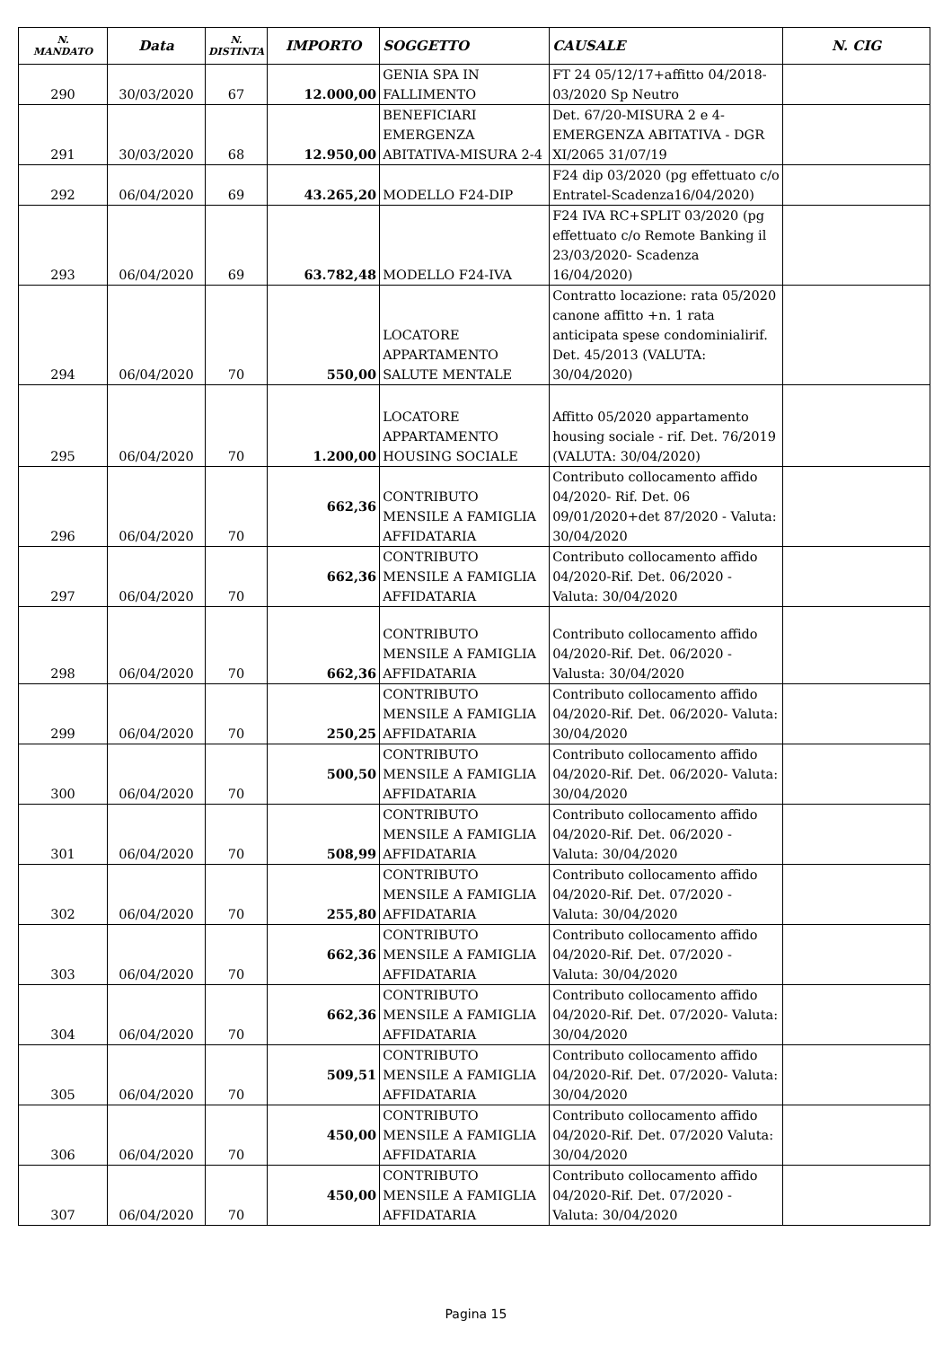| N. MANDATO | Data | N. DISTINTA | IMPORTO | SOGGETTO | CAUSALE | N. CIG |
| --- | --- | --- | --- | --- | --- | --- |
| 290 | 30/03/2020 | 67 | 12.000,00 | GENIA SPA IN FALLIMENTO | FT 24 05/12/17+affitto 04/2018-03/2020 Sp Neutro | |
| 291 | 30/03/2020 | 68 | 12.950,00 | BENEFICIARI EMERGENZA ABITATIVA-MISURA 2-4 | Det. 67/20-MISURA 2 e 4-EMERGENZA ABITATIVA - DGR XI/2065 31/07/19 | |
| 292 | 06/04/2020 | 69 | 43.265,20 | MODELLO F24-DIP | F24 dip 03/2020 (pg effettuato c/o Entratel-Scadenza16/04/2020) | |
| 293 | 06/04/2020 | 69 | 63.782,48 | MODELLO F24-IVA | F24 IVA RC+SPLIT 03/2020 (pg effettuato c/o Remote Banking il 23/03/2020- Scadenza 16/04/2020) | |
| 294 | 06/04/2020 | 70 | 550,00 | LOCATORE APPARTAMENTO SALUTE MENTALE | Contratto locazione: rata 05/2020 canone affitto +n. 1 rata anticipata spese condominialirif. Det. 45/2013 (VALUTA: 30/04/2020) | |
| 295 | 06/04/2020 | 70 | 1.200,00 | LOCATORE APPARTAMENTO HOUSING SOCIALE | Affitto 05/2020 appartamento housing sociale - rif. Det. 76/2019 (VALUTA: 30/04/2020) | |
| 296 | 06/04/2020 | 70 | 662,36 | CONTRIBUTO MENSILE A FAMIGLIA AFFIDATARIA | Contributo collocamento affido 04/2020- Rif. Det. 06 09/01/2020+det 87/2020 - Valuta: 30/04/2020 | |
| 297 | 06/04/2020 | 70 | 662,36 | CONTRIBUTO MENSILE A FAMIGLIA AFFIDATARIA | Contributo collocamento affido 04/2020-Rif. Det. 06/2020 - Valuta: 30/04/2020 | |
| 298 | 06/04/2020 | 70 | 662,36 | CONTRIBUTO MENSILE A FAMIGLIA AFFIDATARIA | Contributo collocamento affido 04/2020-Rif. Det. 06/2020 - Valusta: 30/04/2020 | |
| 299 | 06/04/2020 | 70 | 250,25 | CONTRIBUTO MENSILE A FAMIGLIA AFFIDATARIA | Contributo collocamento affido 04/2020-Rif. Det. 06/2020- Valuta: 30/04/2020 | |
| 300 | 06/04/2020 | 70 | 500,50 | CONTRIBUTO MENSILE A FAMIGLIA AFFIDATARIA | Contributo collocamento affido 04/2020-Rif. Det. 06/2020- Valuta: 30/04/2020 | |
| 301 | 06/04/2020 | 70 | 508,99 | CONTRIBUTO MENSILE A FAMIGLIA AFFIDATARIA | Contributo collocamento affido 04/2020-Rif. Det. 06/2020 - Valuta: 30/04/2020 | |
| 302 | 06/04/2020 | 70 | 255,80 | CONTRIBUTO MENSILE A FAMIGLIA AFFIDATARIA | Contributo collocamento affido 04/2020-Rif. Det. 07/2020 - Valuta: 30/04/2020 | |
| 303 | 06/04/2020 | 70 | 662,36 | CONTRIBUTO MENSILE A FAMIGLIA AFFIDATARIA | Contributo collocamento affido 04/2020-Rif. Det. 07/2020 - Valuta: 30/04/2020 | |
| 304 | 06/04/2020 | 70 | 662,36 | CONTRIBUTO MENSILE A FAMIGLIA AFFIDATARIA | Contributo collocamento affido 04/2020-Rif. Det. 07/2020- Valuta: 30/04/2020 | |
| 305 | 06/04/2020 | 70 | 509,51 | CONTRIBUTO MENSILE A FAMIGLIA AFFIDATARIA | Contributo collocamento affido 04/2020-Rif. Det. 07/2020- Valuta: 30/04/2020 | |
| 306 | 06/04/2020 | 70 | 450,00 | CONTRIBUTO MENSILE A FAMIGLIA AFFIDATARIA | Contributo collocamento affido 04/2020-Rif. Det. 07/2020 Valuta: 30/04/2020 | |
| 307 | 06/04/2020 | 70 | 450,00 | CONTRIBUTO MENSILE A FAMIGLIA AFFIDATARIA | Contributo collocamento affido 04/2020-Rif. Det. 07/2020 - Valuta: 30/04/2020 | |
Pagina 15